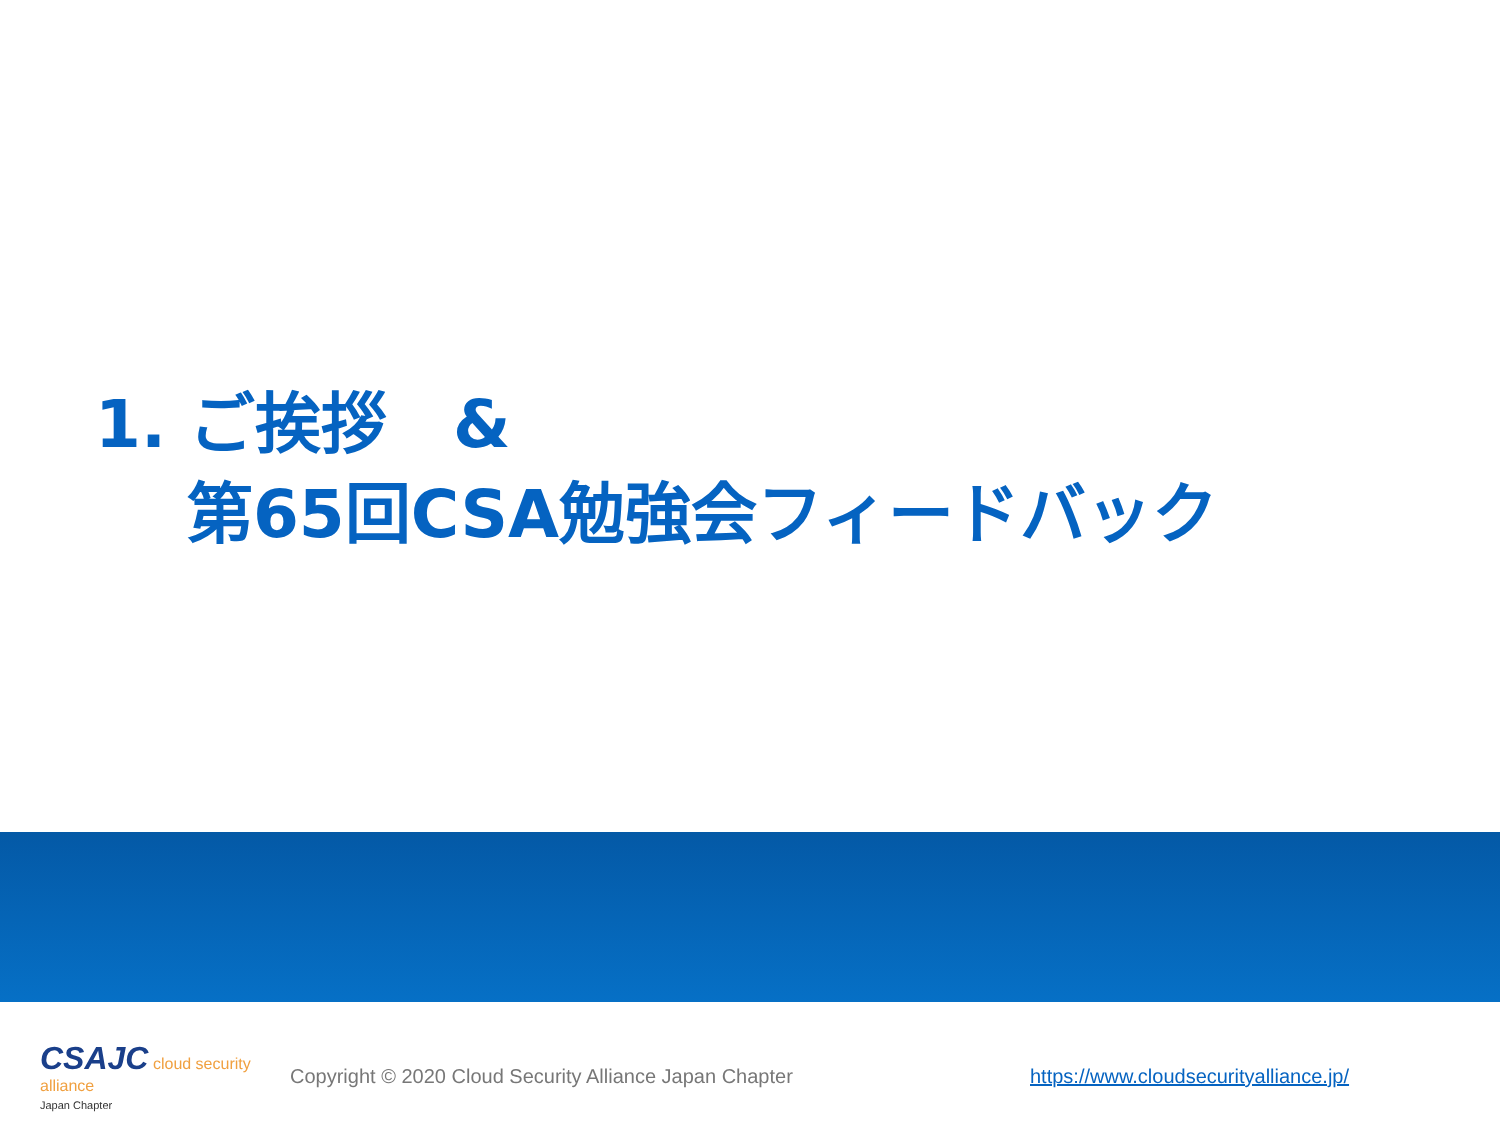1. ご挨拶　&
第65回CSA勉強会フィードバック
CSAJC cloud security alliance
Japan Chapter
Copyright © 2020 Cloud Security Alliance Japan Chapter
https://www.cloudsecurityalliance.jp/